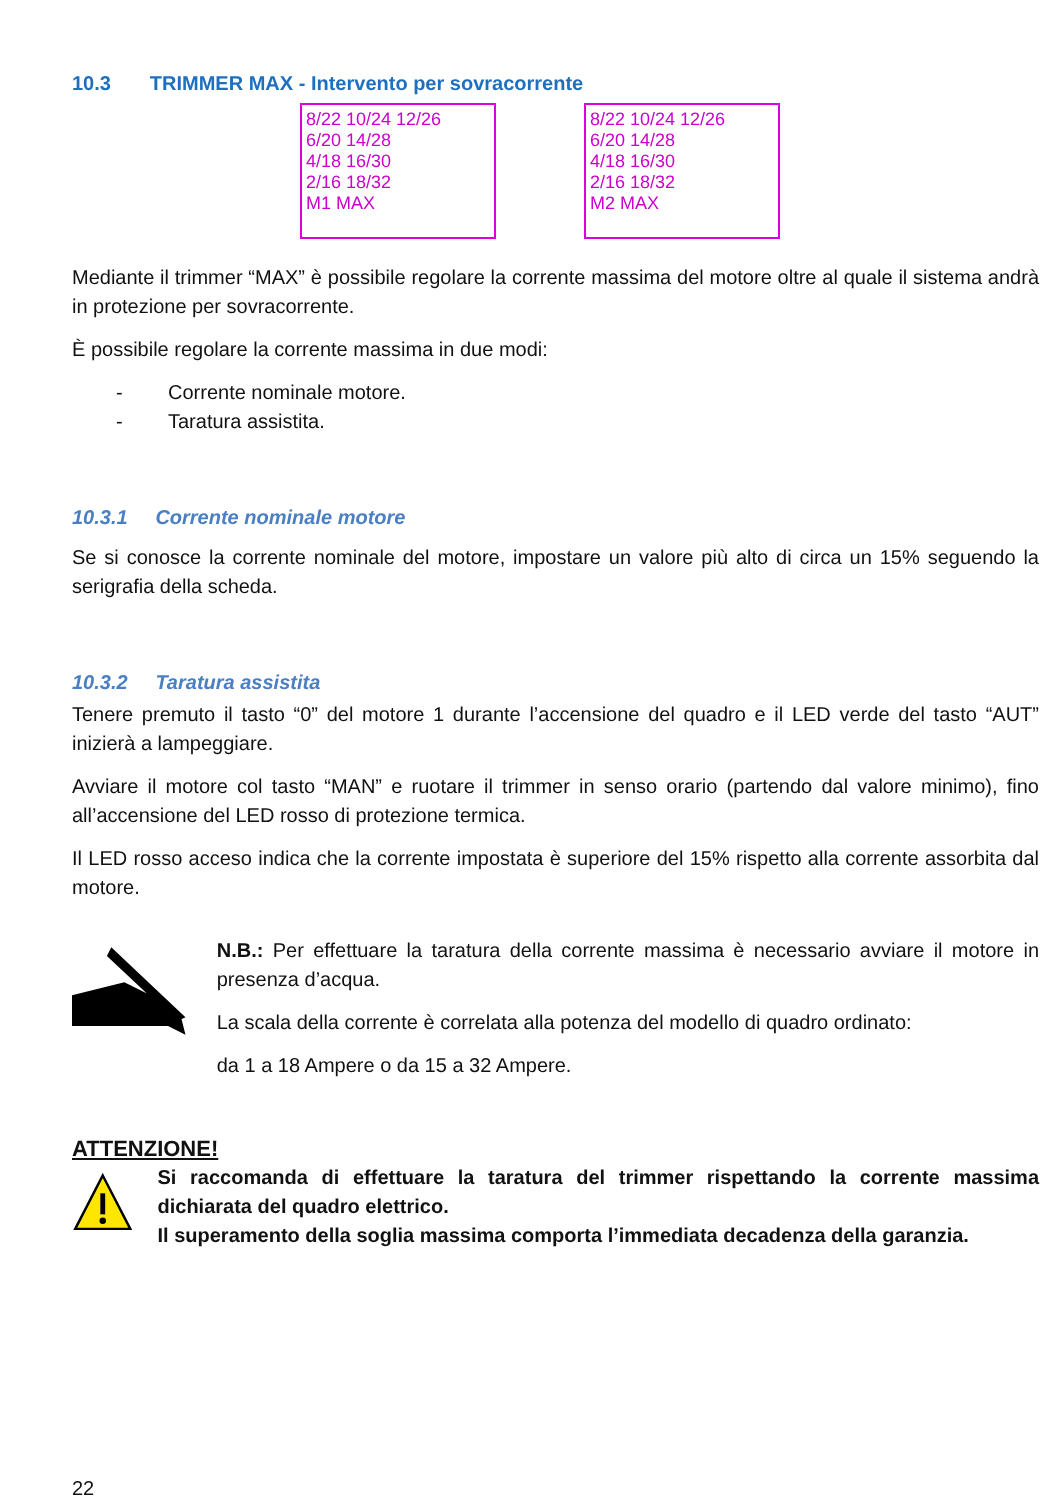10.3 TRIMMER MAX - Intervento per sovracorrente
8/22 10/24 12/26
6/20 14/28
4/18 16/30
2/16 18/32
M1 MAX
8/22 10/24 12/26
6/20 14/28
4/18 16/30
2/16 18/32
M2 MAX
Mediante il trimmer “MAX” è possibile regolare la corrente massima del motore oltre al quale il sistema andrà in protezione per sovracorrente.
È possibile regolare la corrente massima in due modi:
- Corrente nominale motore.
- Taratura assistita.
10.3.1 Corrente nominale motore
Se si conosce la corrente nominale del motore, impostare un valore più alto di circa un 15% seguendo la serigrafia della scheda.
10.3.2 Taratura assistita
Tenere premuto il tasto “0” del motore 1 durante l’accensione del quadro e il LED verde del tasto “AUT” inizierà a lampeggiare.
Avviare il motore col tasto “MAN” e ruotare il trimmer in senso orario (partendo dal valore minimo), fino all’accensione del LED rosso di protezione termica.
Il LED rosso acceso indica che la corrente impostata è superiore del 15% rispetto alla corrente assorbita dal motore.
N.B.: Per effettuare la taratura della corrente massima è necessario avviare il motore in presenza d’acqua.
La scala della corrente è correlata alla potenza del modello di quadro ordinato:
da 1 a 18 Ampere o da 15 a 32 Ampere.
ATTENZIONE!
Si raccomanda di effettuare la taratura del trimmer rispettando la corrente massima dichiarata del quadro elettrico.
Il superamento della soglia massima comporta l’immediata decadenza della garanzia.
22